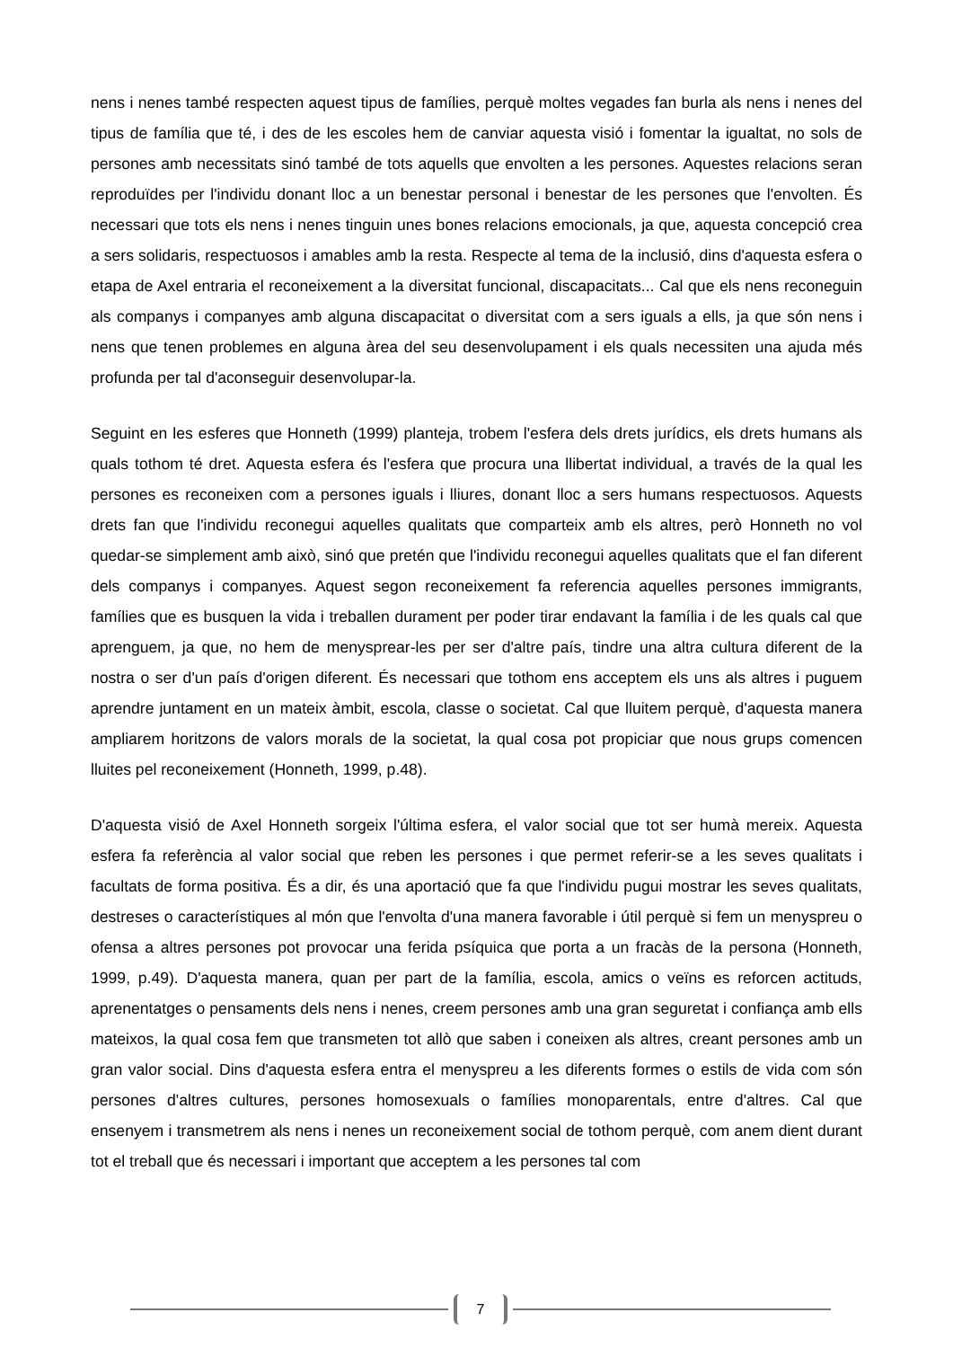nens i nenes també respecten aquest tipus de famílies, perquè moltes vegades fan burla als nens i nenes del tipus de família que té, i des de les escoles hem de canviar aquesta visió i fomentar la igualtat, no sols de persones amb necessitats sinó també de tots aquells que envolten a les persones. Aquestes relacions seran reproduïdes per l'individu donant lloc a un benestar personal i benestar de les persones que l'envolten. És necessari que tots els nens i nenes tinguin unes bones relacions emocionals, ja que, aquesta concepció crea a sers solidaris, respectuosos i amables amb la resta. Respecte al tema de la inclusió, dins d'aquesta esfera o etapa de Axel entraria el reconeixement a la diversitat funcional, discapacitats... Cal que els nens reconeguin als companys i companyes amb alguna discapacitat o diversitat com a sers iguals a ells, ja que són nens i nens que tenen problemes en alguna àrea del seu desenvolupament i els quals necessiten una ajuda més profunda per tal d'aconseguir desenvolupar-la.
Seguint en les esferes que Honneth (1999) planteja, trobem l'esfera dels drets jurídics, els drets humans als quals tothom té dret. Aquesta esfera és l'esfera que procura una llibertat individual, a través de la qual les persones es reconeixen com a persones iguals i lliures, donant lloc a sers humans respectuosos. Aquests drets fan que l'individu reconegui aquelles qualitats que comparteix amb els altres, però Honneth no vol quedar-se simplement amb això, sinó que pretén que l'individu reconegui aquelles qualitats que el fan diferent dels companys i companyes. Aquest segon reconeixement fa referencia aquelles persones immigrants, famílies que es busquen la vida i treballen durament per poder tirar endavant la família i de les quals cal que aprenguem, ja que, no hem de menysprear-les per ser d'altre país, tindre una altra cultura diferent de la nostra o ser d'un país d'origen diferent. És necessari que tothom ens acceptem els uns als altres i puguem aprendre juntament en un mateix àmbit, escola, classe o societat. Cal que lluitem perquè, d'aquesta manera ampliarem horitzons de valors morals de la societat, la qual cosa pot propiciar que nous grups comencen lluites pel reconeixement (Honneth, 1999, p.48).
D'aquesta visió de Axel Honneth sorgeix l'última esfera, el valor social que tot ser humà mereix. Aquesta esfera fa referència al valor social que reben les persones i que permet referir-se a les seves qualitats i facultats de forma positiva. És a dir, és una aportació que fa que l'individu pugui mostrar les seves qualitats, destreses o característiques al món que l'envolta d'una manera favorable i útil perquè si fem un menyspreu o ofensa a altres persones pot provocar una ferida psíquica que porta a un fracàs de la persona (Honneth, 1999, p.49). D'aquesta manera, quan per part de la família, escola, amics o veïns es reforcen actituds, aprenentatges o pensaments dels nens i nenes, creem persones amb una gran seguretat i confiança amb ells mateixos, la qual cosa fem que transmeten tot allò que saben i coneixen als altres, creant persones amb un gran valor social. Dins d'aquesta esfera entra el menyspreu a les diferents formes o estils de vida com són persones d'altres cultures, persones homosexuals o famílies monoparentals, entre d'altres. Cal que ensenyem i transmetrem als nens i nenes un reconeixement social de tothom perquè, com anem dient durant tot el treball que és necessari i important que acceptem a les persones tal com
7